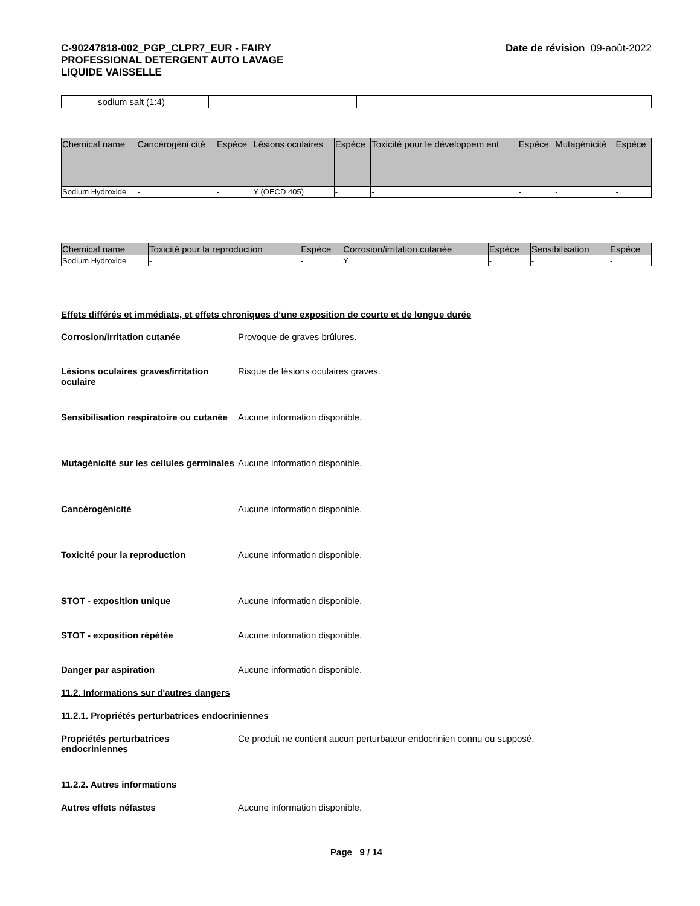C-90247818-002_PGP_CLPR7_EUR - FAIRY
PROFESSIONAL DETERGENT AUTO LAVAGE
LIQUIDE VAISSELLE
Date de révision 09-août-2022
| sodium salt (1:4) | | | |
| Chemical name | Cancérogéni cité | Espèce | Lésions oculaires | Espèce | Toxicité pour le développem ent | Espèce | Mutagénicité | Espèce |
| --- | --- | --- | --- | --- | --- | --- | --- | --- |
| Sodium Hydroxide | - | - | Y (OECD 405) | - | - | - | - | - |
| Chemical name | Toxicité pour la reproduction | Espèce | Corrosion/irritation cutanée | Espèce | Sensibilisation | Espèce |
| --- | --- | --- | --- | --- | --- | --- |
| Sodium Hydroxide | - | - | Y | - | - | - |
Effets différés et immédiats, et effets chroniques d’une exposition de courte et de longue durée
Corrosion/irritation cutanée Provoque de graves brûlures.
Lésions oculaires graves/irritation oculaire
Risque de lésions oculaires graves.
Sensibilisation respiratoire ou cutanée
Aucune information disponible.
Mutagénicité sur les cellules germinales
Aucune information disponible.
Cancérogénicité Aucune information disponible.
Toxicité pour la reproduction Aucune information disponible.
STOT - exposition unique Aucune information disponible.
STOT - exposition répétée Aucune information disponible.
Danger par aspiration Aucune information disponible.
11.2. Informations sur d'autres dangers
11.2.1. Propriétés perturbatrices endocriniennes
Propriétés perturbatrices endocriniennes
Ce produit ne contient aucun perturbateur endocrinien connu ou supposé.
11.2.2. Autres informations
Autres effets néfastes Aucune information disponible.
Page 9 / 14